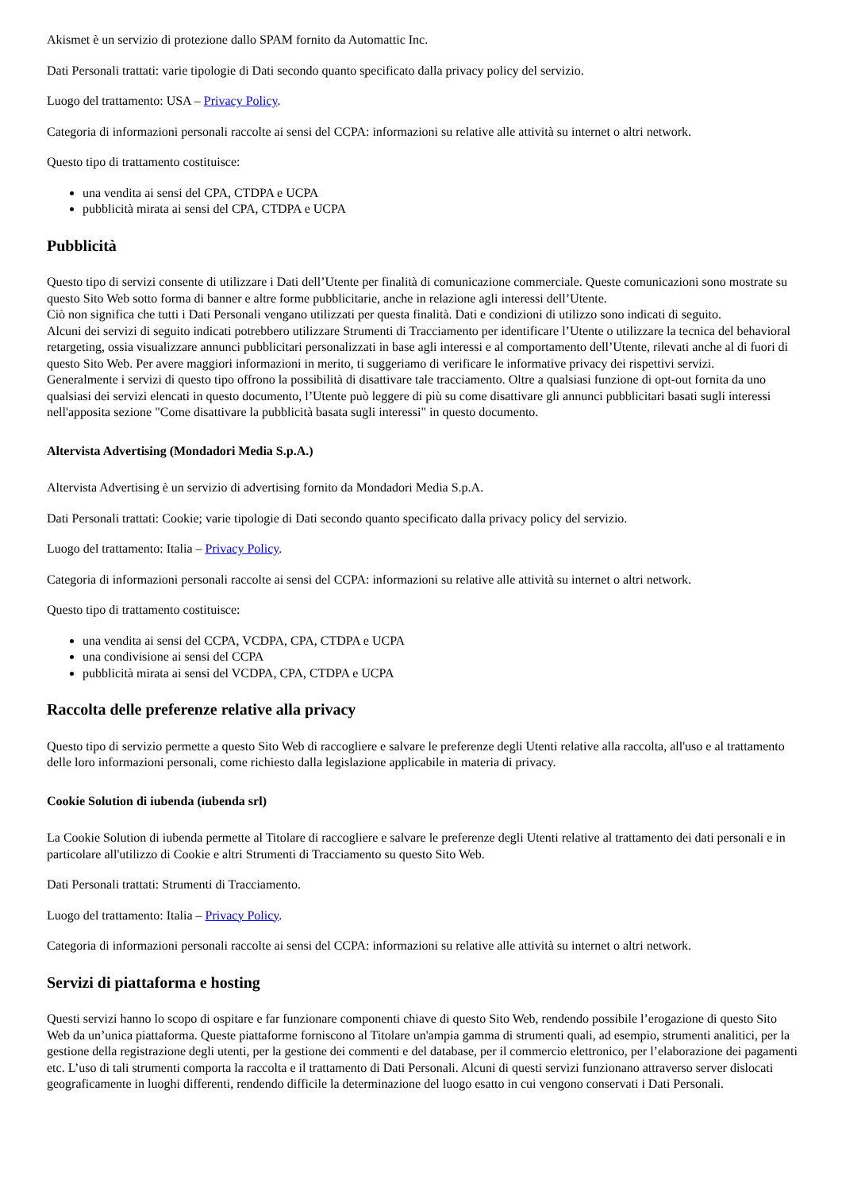Akismet è un servizio di protezione dallo SPAM fornito da Automattic Inc.
Dati Personali trattati: varie tipologie di Dati secondo quanto specificato dalla privacy policy del servizio.
Luogo del trattamento: USA – Privacy Policy.
Categoria di informazioni personali raccolte ai sensi del CCPA: informazioni su relative alle attività su internet o altri network.
Questo tipo di trattamento costituisce:
una vendita ai sensi del CPA, CTDPA e UCPA
pubblicità mirata ai sensi del CPA, CTDPA e UCPA
Pubblicità
Questo tipo di servizi consente di utilizzare i Dati dell’Utente per finalità di comunicazione commerciale. Queste comunicazioni sono mostrate su questo Sito Web sotto forma di banner e altre forme pubblicitarie, anche in relazione agli interessi dell’Utente.
Ciò non significa che tutti i Dati Personali vengano utilizzati per questa finalità. Dati e condizioni di utilizzo sono indicati di seguito.
Alcuni dei servizi di seguito indicati potrebbero utilizzare Strumenti di Tracciamento per identificare l’Utente o utilizzare la tecnica del behavioral retargeting, ossia visualizzare annunci pubblicitari personalizzati in base agli interessi e al comportamento dell’Utente, rilevati anche al di fuori di questo Sito Web. Per avere maggiori informazioni in merito, ti suggeriamo di verificare le informative privacy dei rispettivi servizi.
Generalmente i servizi di questo tipo offrono la possibilità di disattivare tale tracciamento. Oltre a qualsiasi funzione di opt-out fornita da uno qualsiasi dei servizi elencati in questo documento, l’Utente può leggere di più su come disattivare gli annunci pubblicitari basati sugli interessi nell'apposita sezione "Come disattivare la pubblicità basata sugli interessi" in questo documento.
Altervista Advertising (Mondadori Media S.p.A.)
Altervista Advertising è un servizio di advertising fornito da Mondadori Media S.p.A.
Dati Personali trattati: Cookie; varie tipologie di Dati secondo quanto specificato dalla privacy policy del servizio.
Luogo del trattamento: Italia – Privacy Policy.
Categoria di informazioni personali raccolte ai sensi del CCPA: informazioni su relative alle attività su internet o altri network.
Questo tipo di trattamento costituisce:
una vendita ai sensi del CCPA, VCDPA, CPA, CTDPA e UCPA
una condivisione ai sensi del CCPA
pubblicità mirata ai sensi del VCDPA, CPA, CTDPA e UCPA
Raccolta delle preferenze relative alla privacy
Questo tipo di servizio permette a questo Sito Web di raccogliere e salvare le preferenze degli Utenti relative alla raccolta, all'uso e al trattamento delle loro informazioni personali, come richiesto dalla legislazione applicabile in materia di privacy.
Cookie Solution di iubenda (iubenda srl)
La Cookie Solution di iubenda permette al Titolare di raccogliere e salvare le preferenze degli Utenti relative al trattamento dei dati personali e in particolare all'utilizzo di Cookie e altri Strumenti di Tracciamento su questo Sito Web.
Dati Personali trattati: Strumenti di Tracciamento.
Luogo del trattamento: Italia – Privacy Policy.
Categoria di informazioni personali raccolte ai sensi del CCPA: informazioni su relative alle attività su internet o altri network.
Servizi di piattaforma e hosting
Questi servizi hanno lo scopo di ospitare e far funzionare componenti chiave di questo Sito Web, rendendo possibile l’erogazione di questo Sito Web da un’unica piattaforma. Queste piattaforme forniscono al Titolare un'ampia gamma di strumenti quali, ad esempio, strumenti analitici, per la gestione della registrazione degli utenti, per la gestione dei commenti e del database, per il commercio elettronico, per l’elaborazione dei pagamenti etc. L’uso di tali strumenti comporta la raccolta e il trattamento di Dati Personali. Alcuni di questi servizi funzionano attraverso server dislocati geograficamente in luoghi differenti, rendendo difficile la determinazione del luogo esatto in cui vengono conservati i Dati Personali.